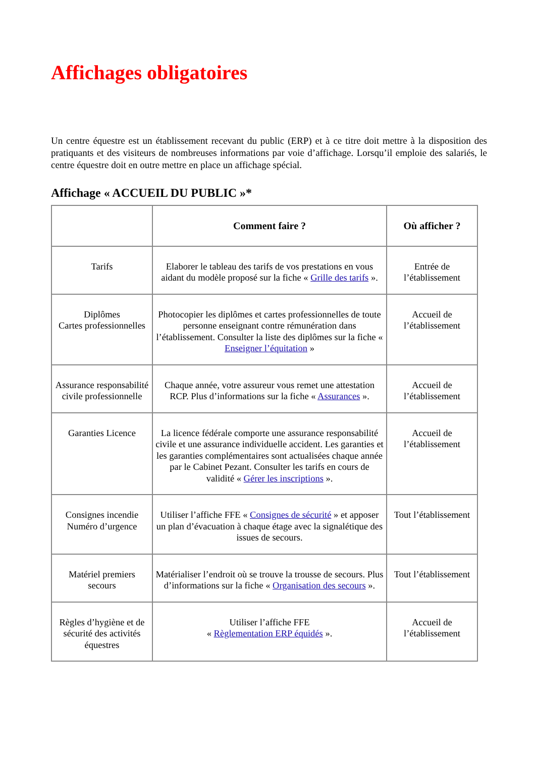Affichages obligatoires
Un centre équestre est un établissement recevant du public (ERP) et à ce titre doit mettre à la disposition des pratiquants et des visiteurs de nombreuses informations par voie d’affichage. Lorsqu’il emploie des salariés, le centre équestre doit en outre mettre en place un affichage spécial.
Affichage « ACCUEIL DU PUBLIC »*
| | Comment faire ? | Où afficher ? |
| --- | --- | --- |
| Tarifs | Elaborer le tableau des tarifs de vos prestations en vous aidant du modèle proposé sur la fiche « Grille des tarifs ». | Entrée de l’établissement |
| Diplômes Cartes professionnelles | Photocopier les diplômes et cartes professionnelles de toute personne enseignant contre rémunération dans l’établissement. Consulter la liste des diplômes sur la fiche « Enseigner l’équitation » | Accueil de l’établissement |
| Assurance responsabilité civile professionnelle | Chaque année, votre assureur vous remet une attestation RCP. Plus d’informations sur la fiche « Assurances ». | Accueil de l’établissement |
| Garanties Licence | La licence fédérale comporte une assurance responsabilité civile et une assurance individuelle accident. Les garanties et les garanties complémentaires sont actualisées chaque année par le Cabinet Pezant. Consulter les tarifs en cours de validité « Gérer les inscriptions ». | Accueil de l’établissement |
| Consignes incendie Numéro d’urgence | Utiliser l’affiche FFE « Consignes de sécurité » et apposer un plan d’évacuation à chaque étage avec la signalétique des issues de secours. | Tout l’établissement |
| Matériel premiers secours | Matérialiser l’endroit où se trouve la trousse de secours. Plus d’informations sur la fiche « Organisation des secours ». | Tout l’établissement |
| Règles d’hygiène et de sécurité des activités équestres | Utiliser l’affiche FFE « Règlementation ERP équidés ». | Accueil de l’établissement |